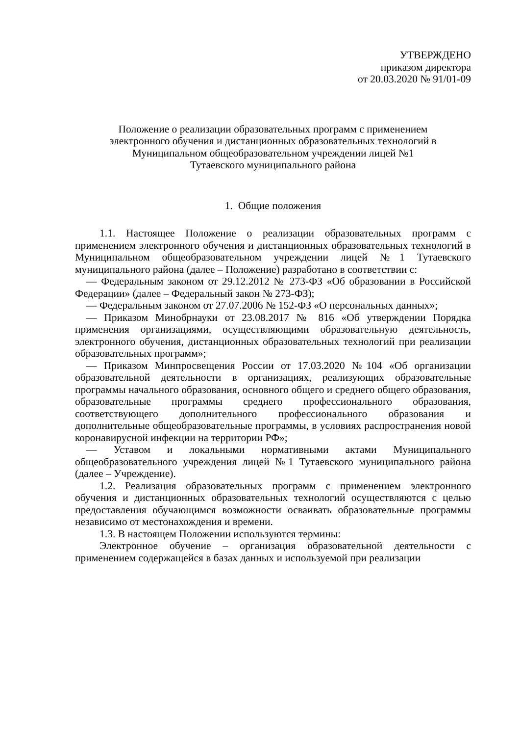УТВЕРЖДЕНО
приказом директора
от 20.03.2020 № 91/01-09
Положение о реализации образовательных программ с применением
электронного обучения и дистанционных образовательных технологий в
Муниципальном общеобразовательном учреждении лицей №1
Тутаевского муниципального района
1. Общие положения
1.1. Настоящее Положение о реализации образовательных программ с применением электронного обучения и дистанционных образовательных технологий в Муниципальном общеобразовательном учреждении лицей №1 Тутаевского муниципального района (далее – Положение) разработано в соответствии с:
— Федеральным законом от 29.12.2012 № 273-ФЗ «Об образовании в Российской Федерации» (далее – Федеральный закон № 273-ФЗ);
— Федеральным законом от 27.07.2006 № 152-ФЗ «О персональных данных»;
— Приказом Минобрнауки от 23.08.2017 № 816 «Об утверждении Порядка применения организациями, осуществляющими образовательную деятельность, электронного обучения, дистанционных образовательных технологий при реализации образовательных программ»;
— Приказом Минпросвещения России от 17.03.2020 №104 «Об организации образовательной деятельности в организациях, реализующих образовательные программы начального образования, основного общего и среднего общего образования, образовательные программы среднего профессионального образования, соответствующего дополнительного профессионального образования и дополнительные общеобразовательные программы, в условиях распространения новой коронавирусной инфекции на территории РФ»;
— Уставом и локальными нормативными актами Муниципального общеобразовательного учреждения лицей №1 Тутаевского муниципального района (далее – Учреждение).
1.2. Реализация образовательных программ с применением электронного обучения и дистанционных образовательных технологий осуществляются с целью предоставления обучающимся возможности осваивать образовательные программы независимо от местонахождения и времени.
1.3. В настоящем Положении используются термины:
Электронное обучение – организация образовательной деятельности с применением содержащейся в базах данных и используемой при реализации